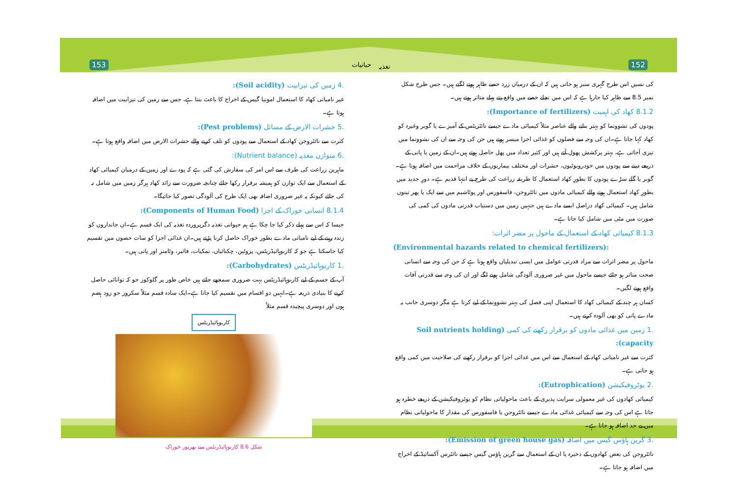153 حیاتیات تغذیہ 152
کی نسیں اس طرح گہری سبز ہو جاتی ہیں کہ ان کے درمیان زرد حصے ظاہر ہونے لگتے ہیں۔ جس طرح شکل نمبر 8.5 سے ظاہر کیا جارہا ہے کہ اس میں نچلے حصے میں واقع پتے پہلے متاثر ہوتے ہیں۔
8.1.2 کھاد کی اہمیت (Importance of fertilizers):
پودوں کی نشوونما کو بہتر بنانے والے عناصر مثلاً کیمیائی مادے جیسے نائٹریٹس کے آمیزے یا گوبر وغیرہ کو کھاد کہا جاتا ہے۔ان کی وجہ سے فصلوں کو غذائی اجزا میسر ہوتے ہیں جن کی وجہ سے ان کی نشوونما میں تیزی آجاتی ہے، بہتر پرکشش پھول آتے ہیں اور کثیر تعداد میں پھل حاصل ہوتے ہیں۔ان کے زمین یا پانی کے ذریعے دینے سے پودوں میں خودروبوٹیوں، حشرات اور مختلف بیماریوں کے خلاف مزاحمت میں اضافہ ہوتا ہے۔ گوبر یا گلے سڑے پودوں کا بطورِ کھاد استعمال کا طریقہ زراعت کی طرح بے انتہا قدیم ہے۔ دورِ جدید میں بطورِ کھاد استعمال ہونے والے کیمیائی مادوں میں نائٹروجن، فاسفورس اور پوٹاشیم میں سے ایک یا پھر تینوں شامل ہیں۔ کیمیائی کھاد دراصل ایسے مادے ہیں جنہیں زمین میں دستیاب قدرتی مادوں کی کمی کی صورت میں مٹی میں شامل کیا جاتا ہے۔
8.1.3 کیمیائی کھاد کے استعمال کے ماحول پر مضر اثرات:
(Environmental hazards related to chemical fertilizers):
ماحول پر مضر اثرات سے مراد قدرتی عوامل میں ایسی تبدیلیاں واقع ہونا ہے کہ جن کی وجہ سے انسانی صحت متاثر ہو جائے جیسے ماحول میں غیر ضروری آلودگی شامل ہونے لگے اور ان کی وجہ سے قدرتی آفات واقع ہونے لگیں۔
کسان ہر چند کے کیمیائی کھاد کا استعمال اپنی فصل کی بہتر نشوونما کے لیے کرتا ہے مگر دوسری جانب یہ مادے پانی کو بھی آلودہ کرتے ہیں۔
.1 زمین میں غذائی مادوں کو برقرار رکھنے کی کمی (Soil nutrients holding capacity):
کثرت سے غیر نامیاتی کھاد کے استعمال سے اس میں غذائی اجزا کو برقرار رکھنے کی صلاحیت میں کمی واقع ہو جاتی ہے۔
.2 یوٹروفیکیشن (Eutrophication):
کیمیائی کھادوں کی غیر معمولی سرایت پذیری کے باعث ماحولیاتی نظام کو یوٹروفیکیشن کے ذریعے خطرہ ہو جاتا ہے اس کی وجہ سے کیمیائی غذائی مادے جیسے نائٹروجن یا فاسفورس کی مقدار کا ماحولیاتی نظام میں بے حد اضافہ ہو جاتا ہے۔
.3 گرین ہاؤس گیس میں اضافہ (Emission of green house gas):
نائٹروجن کی بعض کھادوں کے ذخیرہ یا ان کے استعمال سے گرین ہاؤس گیس جیسے نائٹرس آکسائیڈ کے اخراج میں اضافہ ہو جاتا ہے۔
.4 زمین کی تیزابیت (Soil acidity):
غیر نامیاتی کھاد کا استعمال امونیا گیس کے اخراج کا باعث بنتا ہے، جس سے زمین کی تیزابیت میں اضافہ ہوتا ہے۔
.5 حشرات الارض کے مسائل (Pest problems):
کثرت سے نائٹروجن کھاد کے استعمال سے پودوں کو تلف کرنے والے حشرات الارض میں اضافہ واقع ہوتا ہے۔
.6 متوازن مغذیہ (Nutrient balance):
ماہرین زراعت کی طرف سے اس امر کی سفارش کی گئی ہے کہ پودے اور زمین کے درمیان کیمیائی کھاد کے استعمال سے ایک توازن کو ہمیشہ برقرار رکھا جائے چنانچہ ضرورت سے زائد کھاد ہرگز زمین میں شامل نہ کی جائے کیونکہ یہ غیر ضروری اضافہ بھی ایک طرح کی آلودگی تصور کیا جائیگا۔
8.1.4 انسانی خوراک کے اجزا (Components of Human Food):
جیسا کہ اس سے پہلے ذکر کیا جا چکا ہے ہم حیوانی تغذیہ دگرپروردہ تغذیہ کی ایک قسم ہے۔ان جانداروں کو زندہ رہنے کے لیے نامیاتی مادے بطور خوراک حاصل کرنا پڑتے ہیں۔ان غذائی اجزا کو سات حصوں میں تقسیم کیا جاسکتا ہے جو کہ کاربوہائیڈریٹس، پروٹین، چکنائیاں، نمکیات، فائبر، وٹامنز اور پانی ہیں۔
.1 کاربوہائیڈریٹس (Carbohydrates):
آپ کے جسم کے لیے کاربوہائیڈریٹس بہت ضروری سمجھے جاتے ہیں خاص طور پر گلوکوز جو کہ توانائی حاصل کرنے کا بنیادی ذریعہ ہے۔انہیں دو اقسام میں تقسیم کیا جاتا ہے۔ایک سادہ قسم مثلاً سکروز جو زود ہضم ہوں اور دوسری پیچیدہ قسم مثلاً
کاربوہائیڈریٹس
شکل 8.6 کاربوہائیڈریٹس سے بھرپور خوراک